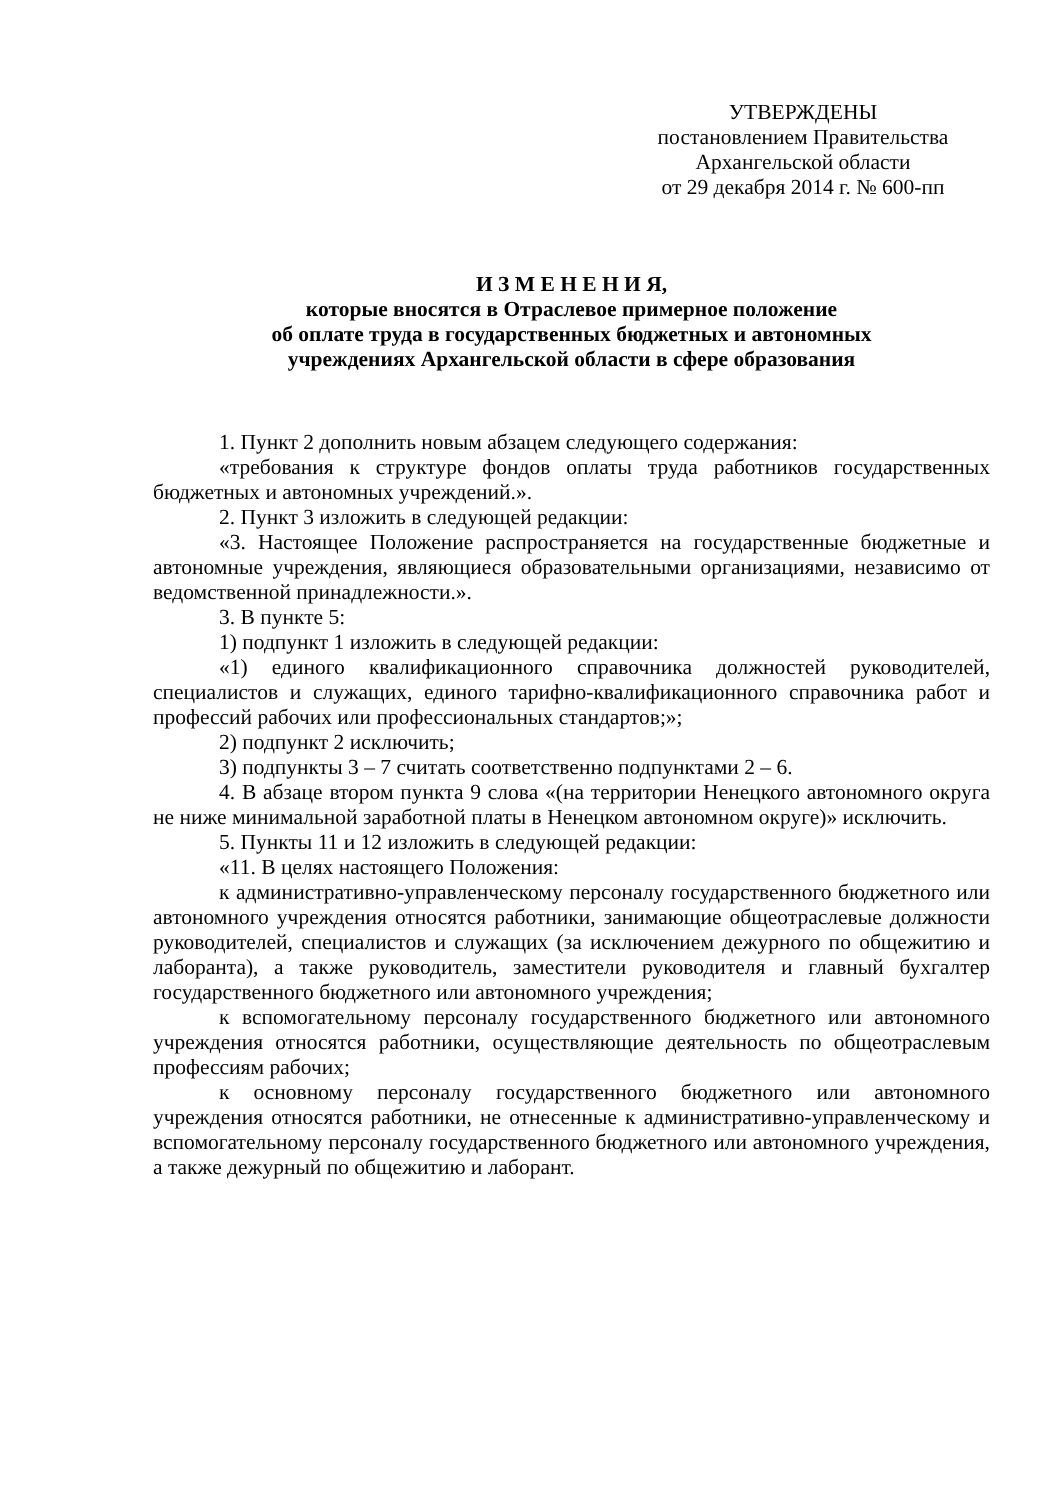УТВЕРЖДЕНЫ
постановлением Правительства
Архангельской области
от 29 декабря 2014 г. № 600-пп
И З М Е Н Е Н И Я,
которые вносятся в Отраслевое примерное положение
об оплате труда в государственных бюджетных и автономных
учреждениях Архангельской области в сфере образования
1. Пункт 2 дополнить новым абзацем следующего содержания:
«требования к структуре фондов оплаты труда работников государственных бюджетных и автономных учреждений.».
2. Пункт 3 изложить в следующей редакции:
«3. Настоящее Положение распространяется на государственные бюджетные и автономные учреждения, являющиеся образовательными организациями, независимо от ведомственной принадлежности.».
3. В пункте 5:
1) подпункт 1 изложить в следующей редакции:
«1) единого квалификационного справочника должностей руководителей, специалистов и служащих, единого тарифно-квалификационного справочника работ и профессий рабочих или профессиональных стандартов;»;
2) подпункт 2 исключить;
3) подпункты 3 – 7 считать соответственно подпунктами 2 – 6.
4. В абзаце втором пункта 9 слова «(на территории Ненецкого автономного округа не ниже минимальной заработной платы в Ненецком автономном округе)» исключить.
5. Пункты 11 и 12 изложить в следующей редакции:
«11. В целях настоящего Положения:
к административно-управленческому персоналу государственного бюджетного или автономного учреждения относятся работники, занимающие общеотраслевые должности руководителей, специалистов и служащих (за исключением дежурного по общежитию и лаборанта), а также руководитель, заместители руководителя и главный бухгалтер государственного бюджетного или автономного учреждения;
к вспомогательному персоналу государственного бюджетного или автономного учреждения относятся работники, осуществляющие деятельность по общеотраслевым профессиям рабочих;
к основному персоналу государственного бюджетного или автономного учреждения относятся работники, не отнесенные к административно-управленческому и вспомогательному персоналу государственного бюджетного или автономного учреждения, а также дежурный по общежитию и лаборант.